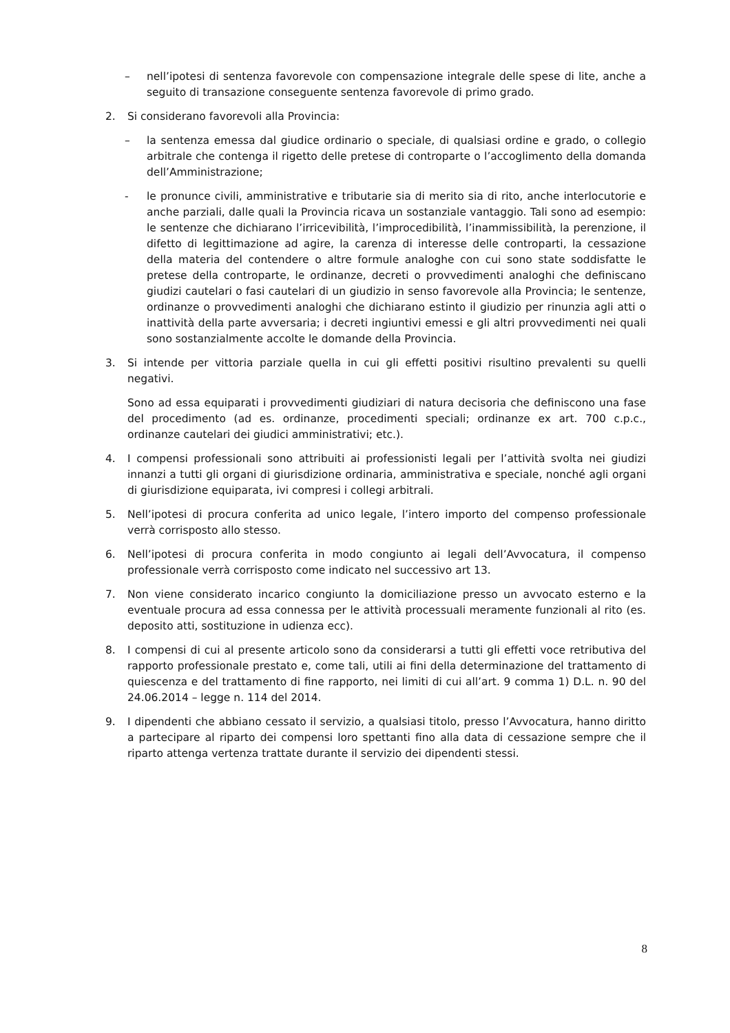– nell’ipotesi di sentenza favorevole con compensazione integrale delle spese di lite, anche a seguito di transazione conseguente sentenza favorevole di primo grado.
2. Si considerano favorevoli alla Provincia:
– la sentenza emessa dal giudice ordinario o speciale, di qualsiasi ordine e grado, o collegio arbitrale che contenga il rigetto delle pretese di controparte o l’accoglimento della domanda dell’Amministrazione;
- le pronunce civili, amministrative e tributarie sia di merito sia di rito, anche interlocutorie e anche parziali, dalle quali la Provincia ricava un sostanziale vantaggio. Tali sono ad esempio: le sentenze che dichiarano l’irricevibilità, l’improcedibilità, l’inammissibilità, la perenzione, il difetto di legittimazione ad agire, la carenza di interesse delle controparti, la cessazione della materia del contendere o altre formule analoghe con cui sono state soddisfatte le pretese della controparte, le ordinanze, decreti o provvedimenti analoghi che definiscano giudizi cautelari o fasi cautelari di un giudizio in senso favorevole alla Provincia; le sentenze, ordinanze o provvedimenti analoghi che dichiarano estinto il giudizio per rinunzia agli atti o inattività della parte avversaria; i decreti ingiuntivi emessi e gli altri provvedimenti nei quali sono sostanzialmente accolte le domande della Provincia.
3. Si intende per vittoria parziale quella in cui gli effetti positivi risultino prevalenti su quelli negativi.
Sono ad essa equiparati i provvedimenti giudiziari di natura decisoria che definiscono una fase del procedimento (ad es. ordinanze, procedimenti speciali; ordinanze ex art. 700 c.p.c., ordinanze cautelari dei giudici amministrativi; etc.).
4. I compensi professionali sono attribuiti ai professionisti legali per l’attività svolta nei giudizi innanzi a tutti gli organi di giurisdizione ordinaria, amministrativa e speciale, nonché agli organi di giurisdizione equiparata, ivi compresi i collegi arbitrali.
5. Nell’ipotesi di procura conferita ad unico legale, l’intero importo del compenso professionale verrà corrisposto allo stesso.
6. Nell’ipotesi di procura conferita in modo congiunto ai legali dell’Avvocatura, il compenso professionale verrà corrisposto come indicato nel successivo art 13.
7. Non viene considerato incarico congiunto la domiciliazione presso un avvocato esterno e la eventuale procura ad essa connessa per le attività processuali meramente funzionali al rito (es. deposito atti, sostituzione in udienza ecc).
8. I compensi di cui al presente articolo sono da considerarsi a tutti gli effetti voce retributiva del rapporto professionale prestato e, come tali, utili ai fini della determinazione del trattamento di quiescenza e del trattamento di fine rapporto, nei limiti di cui all’art. 9 comma 1) D.L. n. 90 del 24.06.2014 – legge n. 114 del 2014.
9. I dipendenti che abbiano cessato il servizio, a qualsiasi titolo, presso l’Avvocatura, hanno diritto a partecipare al riparto dei compensi loro spettanti fino alla data di cessazione sempre che il riparto attenga vertenza trattate durante il servizio dei dipendenti stessi.
8